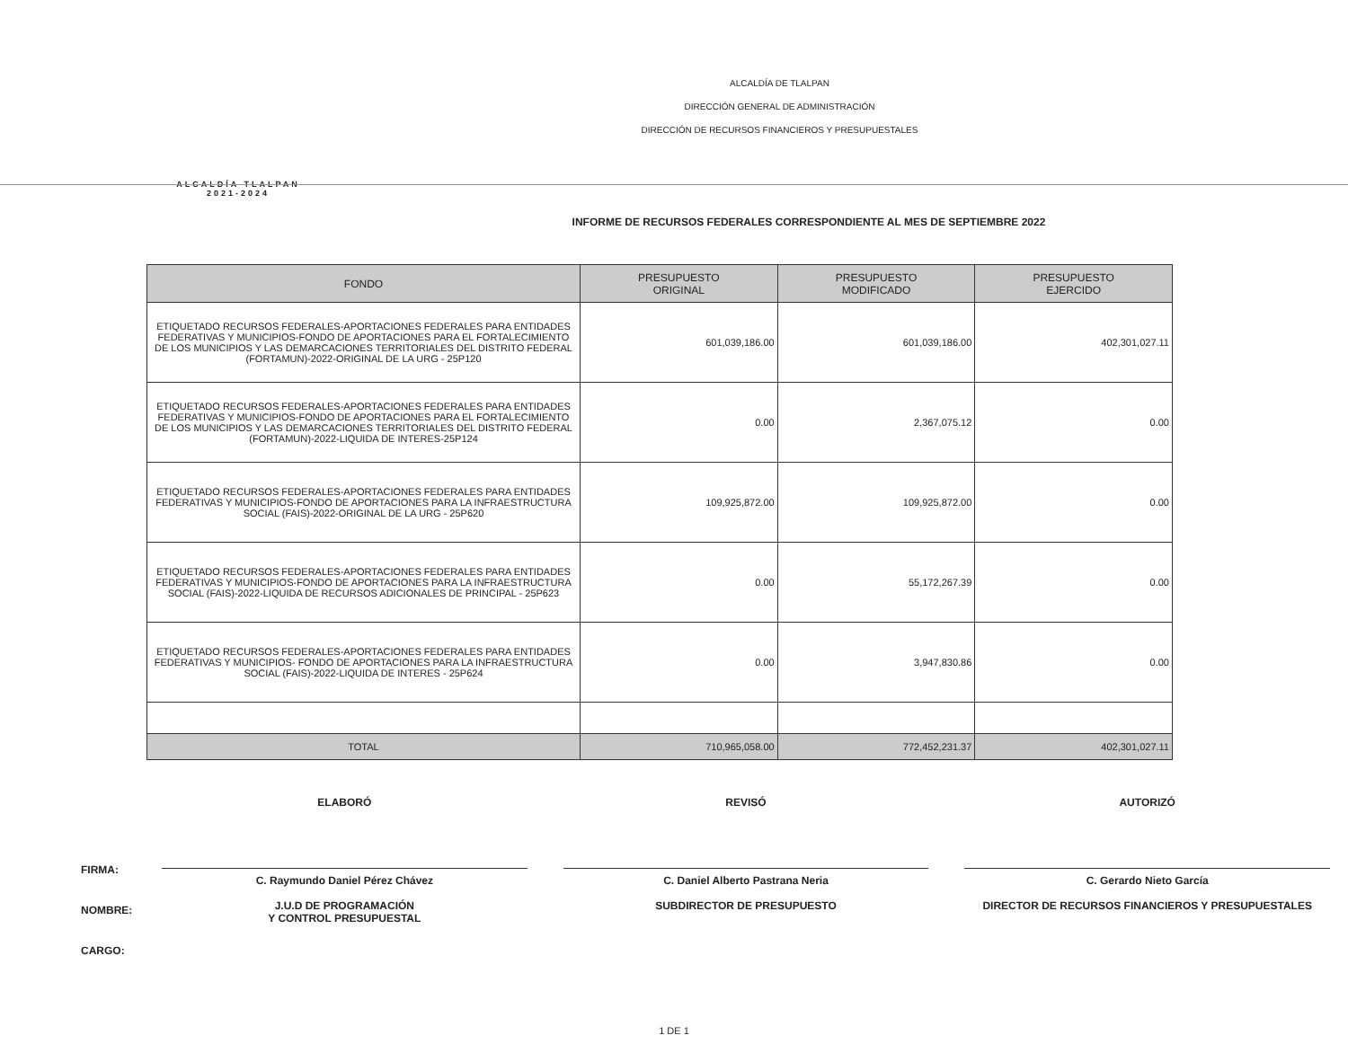ALCALDÍA TLALPAN
2021-2024
ALCALDÍA DE TLALPAN
DIRECCIÓN GENERAL DE ADMINISTRACIÓN
DIRECCIÓN DE RECURSOS FINANCIEROS Y PRESUPUESTALES
INFORME DE RECURSOS FEDERALES CORRESPONDIENTE AL MES DE SEPTIEMBRE 2022
| FONDO | PRESUPUESTO ORIGINAL | PRESUPUESTO MODIFICADO | PRESUPUESTO EJERCIDO |
| --- | --- | --- | --- |
| ETIQUETADO RECURSOS FEDERALES-APORTACIONES FEDERALES PARA ENTIDADES FEDERATIVAS Y MUNICIPIOS-FONDO DE APORTACIONES PARA EL FORTALECIMIENTO DE LOS MUNICIPIOS Y LAS DEMARCACIONES TERRITORIALES DEL DISTRITO FEDERAL (FORTAMUN)-2022-ORIGINAL DE LA URG - 25P120 | 601,039,186.00 | 601,039,186.00 | 402,301,027.11 |
| ETIQUETADO RECURSOS FEDERALES-APORTACIONES FEDERALES PARA ENTIDADES FEDERATIVAS Y MUNICIPIOS-FONDO DE APORTACIONES PARA EL FORTALECIMIENTO DE LOS MUNICIPIOS Y LAS DEMARCACIONES TERRITORIALES DEL DISTRITO FEDERAL (FORTAMUN)-2022-LIQUIDA DE INTERES-25P124 | 0.00 | 2,367,075.12 | 0.00 |
| ETIQUETADO RECURSOS FEDERALES-APORTACIONES FEDERALES PARA ENTIDADES FEDERATIVAS Y MUNICIPIOS-FONDO DE APORTACIONES PARA LA INFRAESTRUCTURA SOCIAL (FAIS)-2022-ORIGINAL DE LA URG - 25P620 | 109,925,872.00 | 109,925,872.00 | 0.00 |
| ETIQUETADO RECURSOS FEDERALES-APORTACIONES FEDERALES PARA ENTIDADES FEDERATIVAS Y MUNICIPIOS-FONDO DE APORTACIONES PARA LA INFRAESTRUCTURA SOCIAL (FAIS)-2022-LIQUIDA DE RECURSOS ADICIONALES DE PRINCIPAL - 25P623 | 0.00 | 55,172,267.39 | 0.00 |
| ETIQUETADO RECURSOS FEDERALES-APORTACIONES FEDERALES PARA ENTIDADES FEDERATIVAS Y MUNICIPIOS- FONDO DE APORTACIONES PARA LA INFRAESTRUCTURA SOCIAL (FAIS)-2022-LIQUIDA DE INTERES - 25P624 | 0.00 | 3,947,830.86 | 0.00 |
| TOTAL | 710,965,058.00 | 772,452,231.37 | 402,301,027.11 |
FIRMA:
NOMBRE:
CARGO:
ELABORÓ
C. Raymundo Daniel Pérez Chávez
J.U.D DE PROGRAMACIÓN
Y CONTROL PRESUPUESTAL
REVISÓ
C. Daniel Alberto Pastrana Neria
SUBDIRECTOR DE PRESUPUESTO
AUTORIZÓ
C. Gerardo Nieto García
DIRECTOR DE RECURSOS FINANCIEROS Y PRESUPUESTALES
1 DE 1